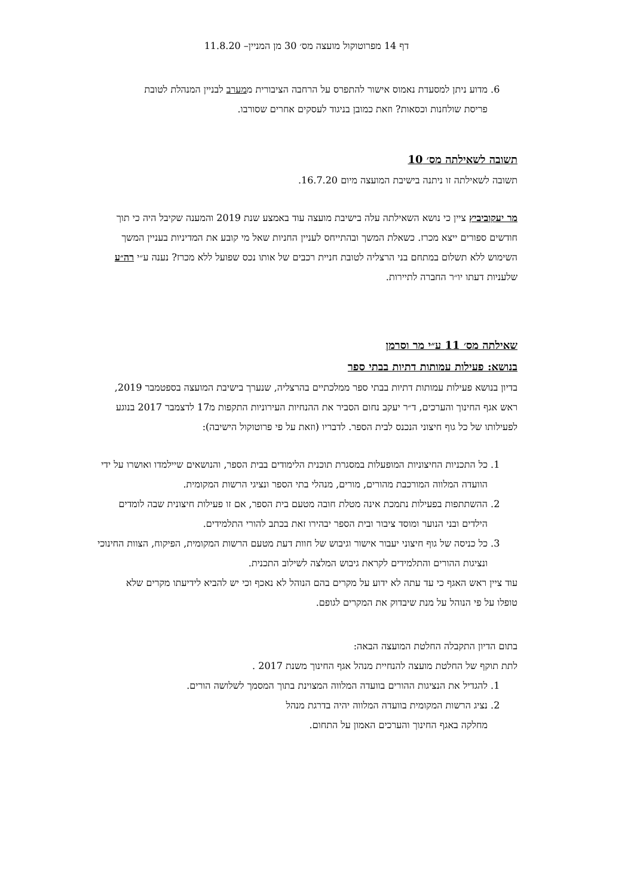דף 14 מפרוטוקול מועצה מס׳ 30 מן המניין– 11.8.20
6. מדוע ניתן למסעדת נאמוס אישור להתפרס על הרחבה הציבורית ממערב לבניין המנהלת לטובת פריסת שולחנות וכסאות? וזאת כמובן בניגוד לעסקים אחרים שסורבו.
תשובה לשאילתה מס׳ 10
תשובה לשאילתה זו ניתנה בישיבת המועצה מיום 16.7.20.
מר יעקוביביץ ציין כי נושא השאילתה עלה בישיבת מועצה עוד באמצע שנת 2019 והמענה שקיבל היה כי תוך חודשים ספורים ייצא מכרז. כשאלת המשך ובהתייחס לעניין החניות שאל מי קובע את המדיניות בעניין המשך השימוש ללא תשלום במתחם בני הרצליה לטובת חניית רכבים של אותו נכס שפועל ללא מכרז? נענה ע״י רה״ע שלעניות דעתו יו״ר החברה לתיירות.
שאילתה מס׳ 11 ע״י מר וסרמן
בנושא: פעילות עמותות דתיות בבתי ספר
בדיון בנושא פעילות עמותות דתיות בבתי ספר ממלכתיים בהרצליה, שנערך בישיבת המועצה בספטמבר 2019, ראש אגף החינוך והערכים, ד״ר יעקב נחום הסביר את ההנחיות העירוניות התקפות מ17 לדצמבר 2017 בנוגע לפעילותו של כל גוף חיצוני הנכנס לבית הספר. לדבריו (וזאת על פי פרוטוקול הישיבה):
1. כל התכניות החיצוניות המופעלות במסגרת תוכנית הלימודים בבית הספר, והנושאים שיילמדו ואושרו על ידי הוועדה המלווה המורכבת מהורים, מורים, מנהלי בתי הספר ונציגי הרשות המקומית.
2. ההשתתפות בפעילות נתמכת אינה מטלת חובה מטעם בית הספר, אם זו פעילות חיצונית שבה לומדים הילדים ובני הנוער ומוסד ציבור ובית הספר יבהירו זאת בכתב להורי התלמידים.
3. כל כניסה של גוף חיצוני יעבור אישור וגיבוש של חוות דעת מטעם הרשות המקומית, הפיקוח, הצוות החינוכי ונציגות ההורים והתלמידים לקראת גיבוש המלצה לשילוב התכנית.
עוד ציין ראש האגף כי עד עתה לא ידוע על מקרים בהם הנוהל לא נאכף וכי יש להביא לידיעתו מקרים שלא טופלו על פי הנוהל על מנת שיבדוק את המקרים לגופם.
בתום הדיון התקבלה החלטת המועצה הבאה:
לתת תוקף של החלטת מועצה להנחיית מנהל אגף החינוך משנת 2017 .
1. להגדיל את הנציגות ההורים בוועדה המלווה המצוינת בתוך המסמך לשלושה הורים.
2. נציג הרשות המקומית בוועדה המלווה יהיה בדרגת מנהל
מחלקה באגף החינוך והערכים האמון על התחום.